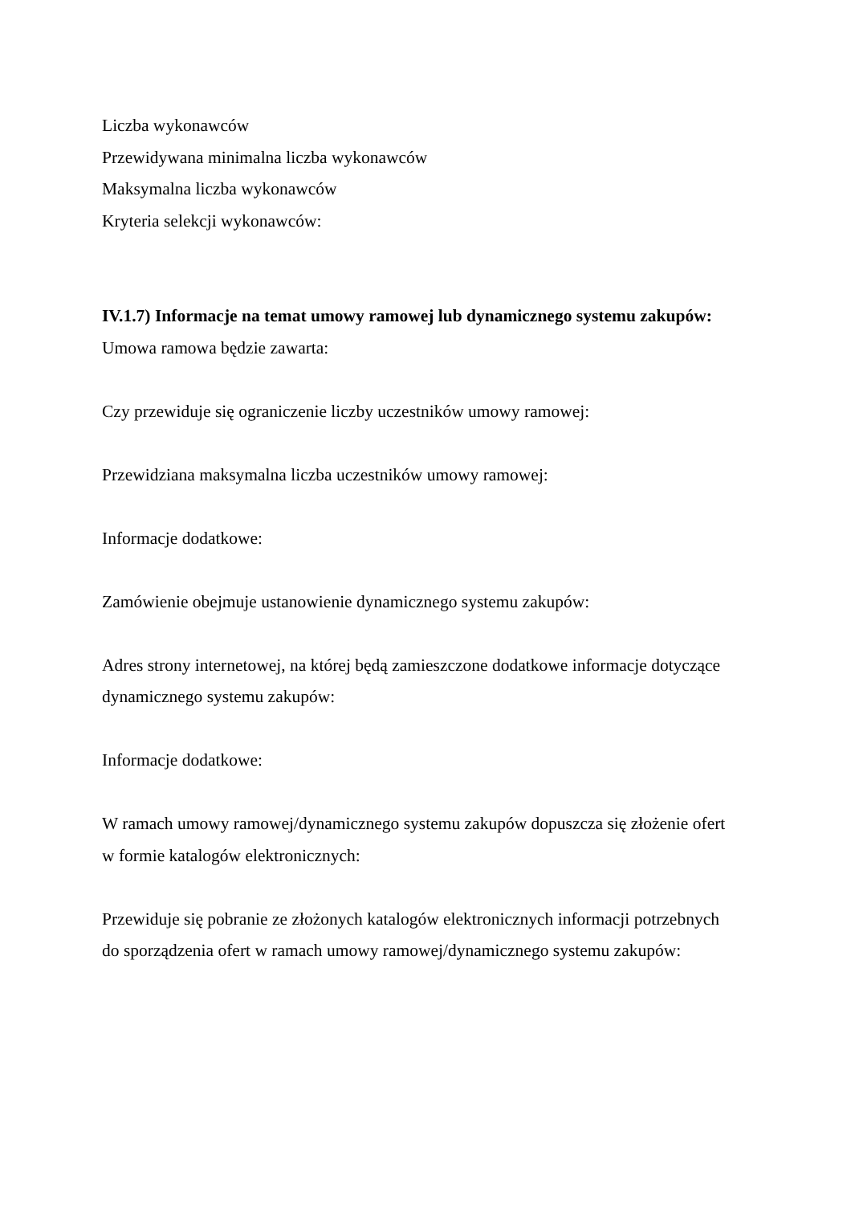Liczba wykonawców
Przewidywana minimalna liczba wykonawców
Maksymalna liczba wykonawców
Kryteria selekcji wykonawców:
IV.1.7) Informacje na temat umowy ramowej lub dynamicznego systemu zakupów:
Umowa ramowa będzie zawarta:
Czy przewiduje się ograniczenie liczby uczestników umowy ramowej:
Przewidziana maksymalna liczba uczestników umowy ramowej:
Informacje dodatkowe:
Zamówienie obejmuje ustanowienie dynamicznego systemu zakupów:
Adres strony internetowej, na której będą zamieszczone dodatkowe informacje dotyczące dynamicznego systemu zakupów:
Informacje dodatkowe:
W ramach umowy ramowej/dynamicznego systemu zakupów dopuszcza się złożenie ofert w formie katalogów elektronicznych:
Przewiduje się pobranie ze złożonych katalogów elektronicznych informacji potrzebnych do sporządzenia ofert w ramach umowy ramowej/dynamicznego systemu zakupów: